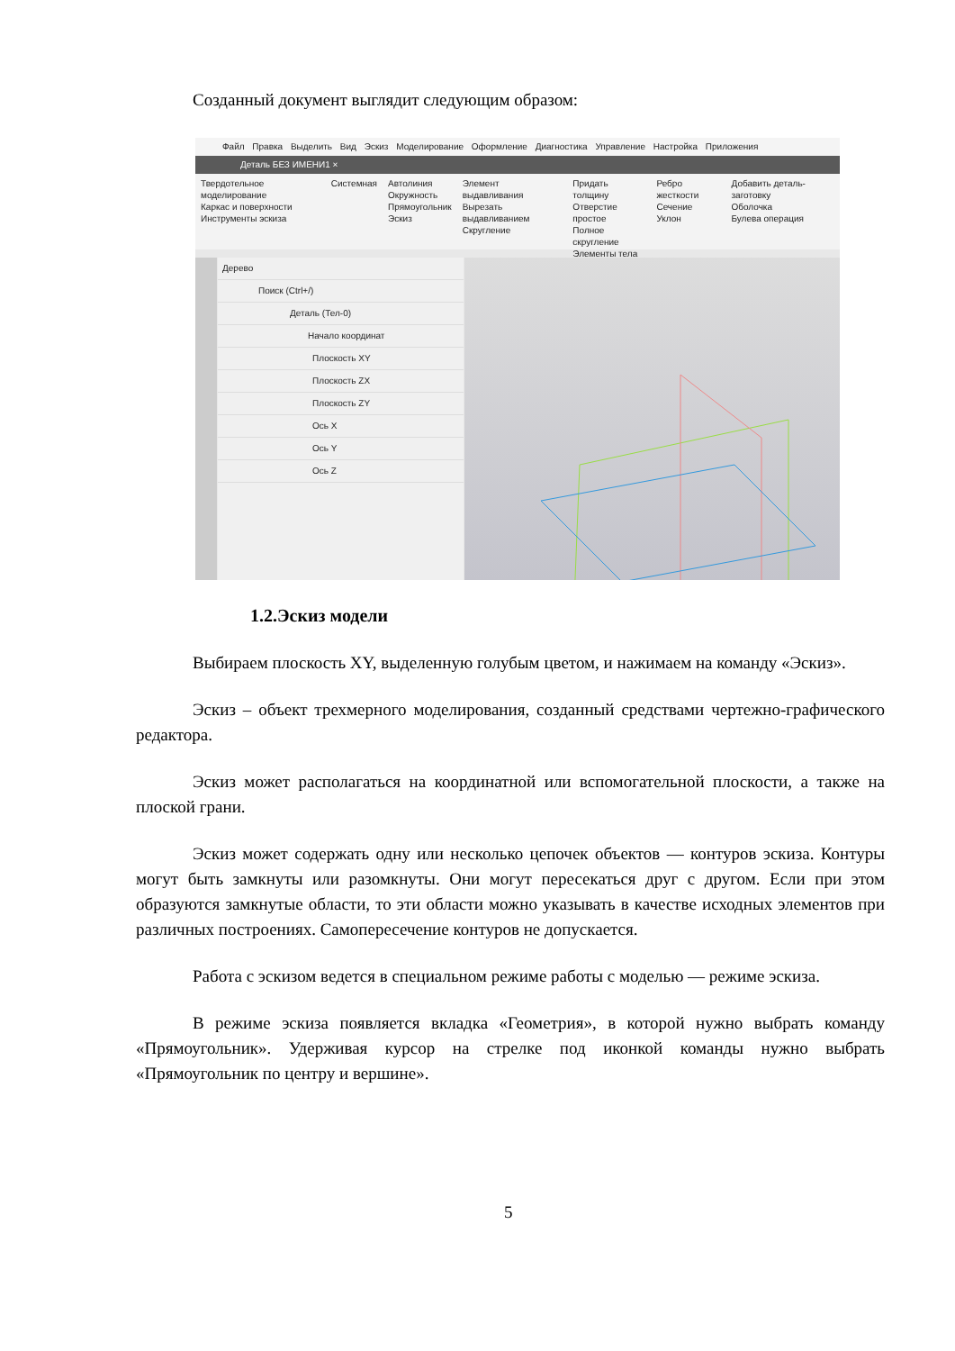Созданный документ выглядит следующим образом:
Файл Правка Выделить Вид Эскиз Моделирование Оформление Диагностика Управление Настройка Приложения
Деталь БЕЗ ИМЕНИ1 ×
Твердотельное моделирование
Каркас и поверхности
Инструменты эскиза
Системная Автолиния
Окружность
Прямоугольник
Эскиз
Элемент выдавливания
Вырезать выдавливанием
Скругление
Придать толщину
Отверстие простое
Полное скругление
Элементы тела
Ребро жесткости
Сечение
Уклон
Добавить деталь-заготовку
Оболочка
Булева операция
Дерево
Поиск (Ctrl+/)
Деталь (Тел-0)
Начало координат
Плоскость XY
Плоскость ZX
Плоскость ZY
Ось X
Ось Y
Ось Z
1.2.Эскиз модели
Выбираем плоскость XY, выделенную голубым цветом, и нажимаем на команду «Эскиз».
Эскиз – объект трехмерного моделирования, созданный средствами чертежно-графического редактора.
Эскиз может располагаться на координатной или вспомогательной плоскости, а также на плоской грани.
Эскиз может содержать одну или несколько цепочек объектов — контуров эскиза. Контуры могут быть замкнуты или разомкнуты. Они могут пересекаться друг с другом. Если при этом образуются замкнутые области, то эти области можно указывать в качестве исходных элементов при различных построениях. Самопересечение контуров не допускается.
Работа с эскизом ведется в специальном режиме работы с моделью — режиме эскиза.
В режиме эскиза появляется вкладка «Геометрия», в которой нужно выбрать команду «Прямоугольник». Удерживая курсор на стрелке под иконкой команды нужно выбрать «Прямоугольник по центру и вершине».
5